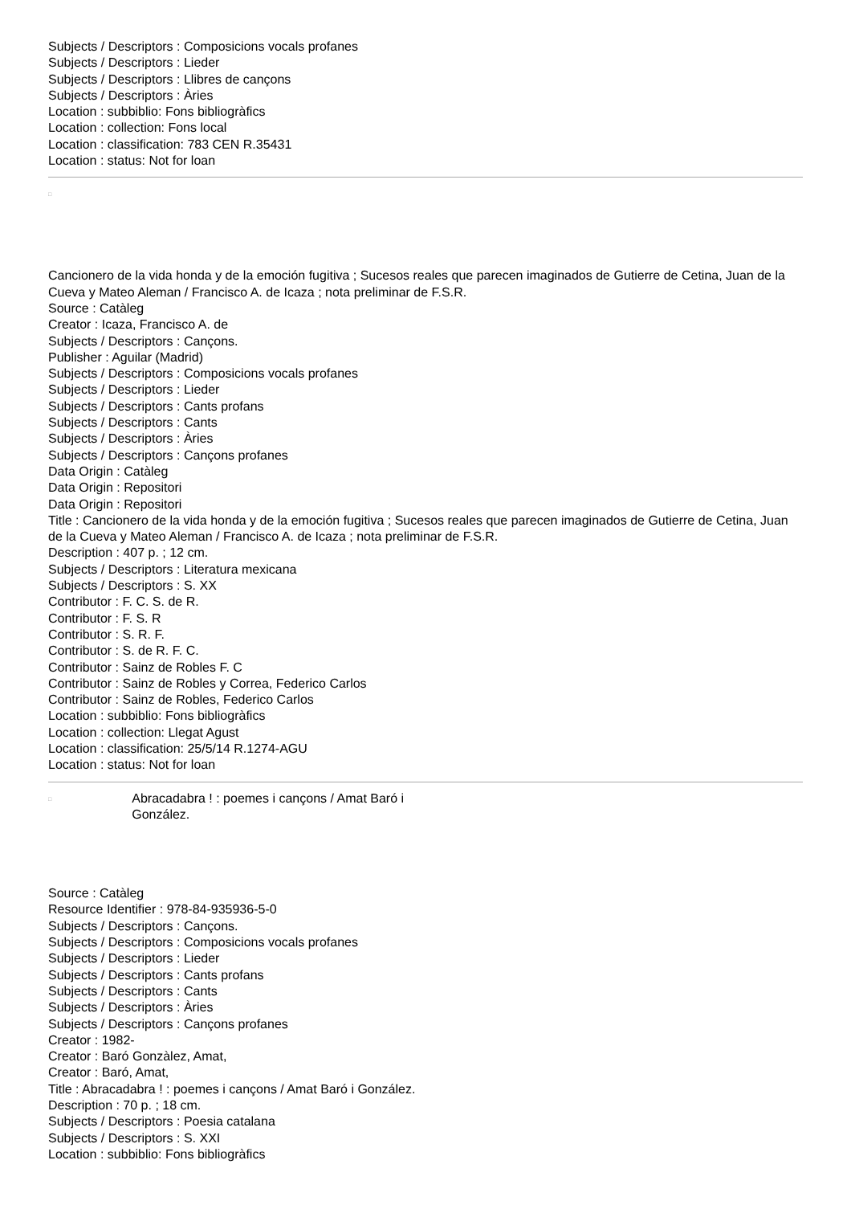Subjects / Descriptors : Composicions vocals profanes
Subjects / Descriptors : Lieder
Subjects / Descriptors : Llibres de cançons
Subjects / Descriptors : Àries
Location : subbiblio: Fons bibliogràfics
Location : collection: Fons local
Location : classification: 783 CEN R.35431
Location : status: Not for loan
□
Cancionero de la vida honda y de la emoción fugitiva ; Sucesos reales que parecen imaginados de Gutierre de Cetina, Juan de la Cueva y Mateo Aleman / Francisco A. de Icaza ; nota preliminar de F.S.R.
Source : Catàleg
Creator : Icaza, Francisco A. de
Subjects / Descriptors : Cançons.
Publisher : Aguilar (Madrid)
Subjects / Descriptors : Composicions vocals profanes
Subjects / Descriptors : Lieder
Subjects / Descriptors : Cants profans
Subjects / Descriptors : Cants
Subjects / Descriptors : Àries
Subjects / Descriptors : Cançons profanes
Data Origin : Catàleg
Data Origin : Repositori
Data Origin : Repositori
Title : Cancionero de la vida honda y de la emoción fugitiva ; Sucesos reales que parecen imaginados de Gutierre de Cetina, Juan de la Cueva y Mateo Aleman / Francisco A. de Icaza ; nota preliminar de F.S.R.
Description : 407 p. ; 12 cm.
Subjects / Descriptors : Literatura mexicana
Subjects / Descriptors : S. XX
Contributor : F. C. S. de R.
Contributor : F. S. R
Contributor : S. R. F.
Contributor : S. de R. F. C.
Contributor : Sainz de Robles F. C
Contributor : Sainz de Robles y Correa, Federico Carlos
Contributor : Sainz de Robles, Federico Carlos
Location : subbiblio: Fons bibliogràfics
Location : collection: Llegat Agust
Location : classification: 25/5/14 R.1274-AGU
Location : status: Not for loan
□
Abracadabra ! : poemes i cançons / Amat Baró i González.
Source : Catàleg
Resource Identifier : 978-84-935936-5-0
Subjects / Descriptors : Cançons.
Subjects / Descriptors : Composicions vocals profanes
Subjects / Descriptors : Lieder
Subjects / Descriptors : Cants profans
Subjects / Descriptors : Cants
Subjects / Descriptors : Àries
Subjects / Descriptors : Cançons profanes
Creator : 1982-
Creator : Baró Gonzàlez, Amat,
Creator : Baró, Amat,
Title : Abracadabra ! : poemes i cançons / Amat Baró i González.
Description : 70 p. ; 18 cm.
Subjects / Descriptors : Poesia catalana
Subjects / Descriptors : S. XXI
Location : subbiblio: Fons bibliogràfics